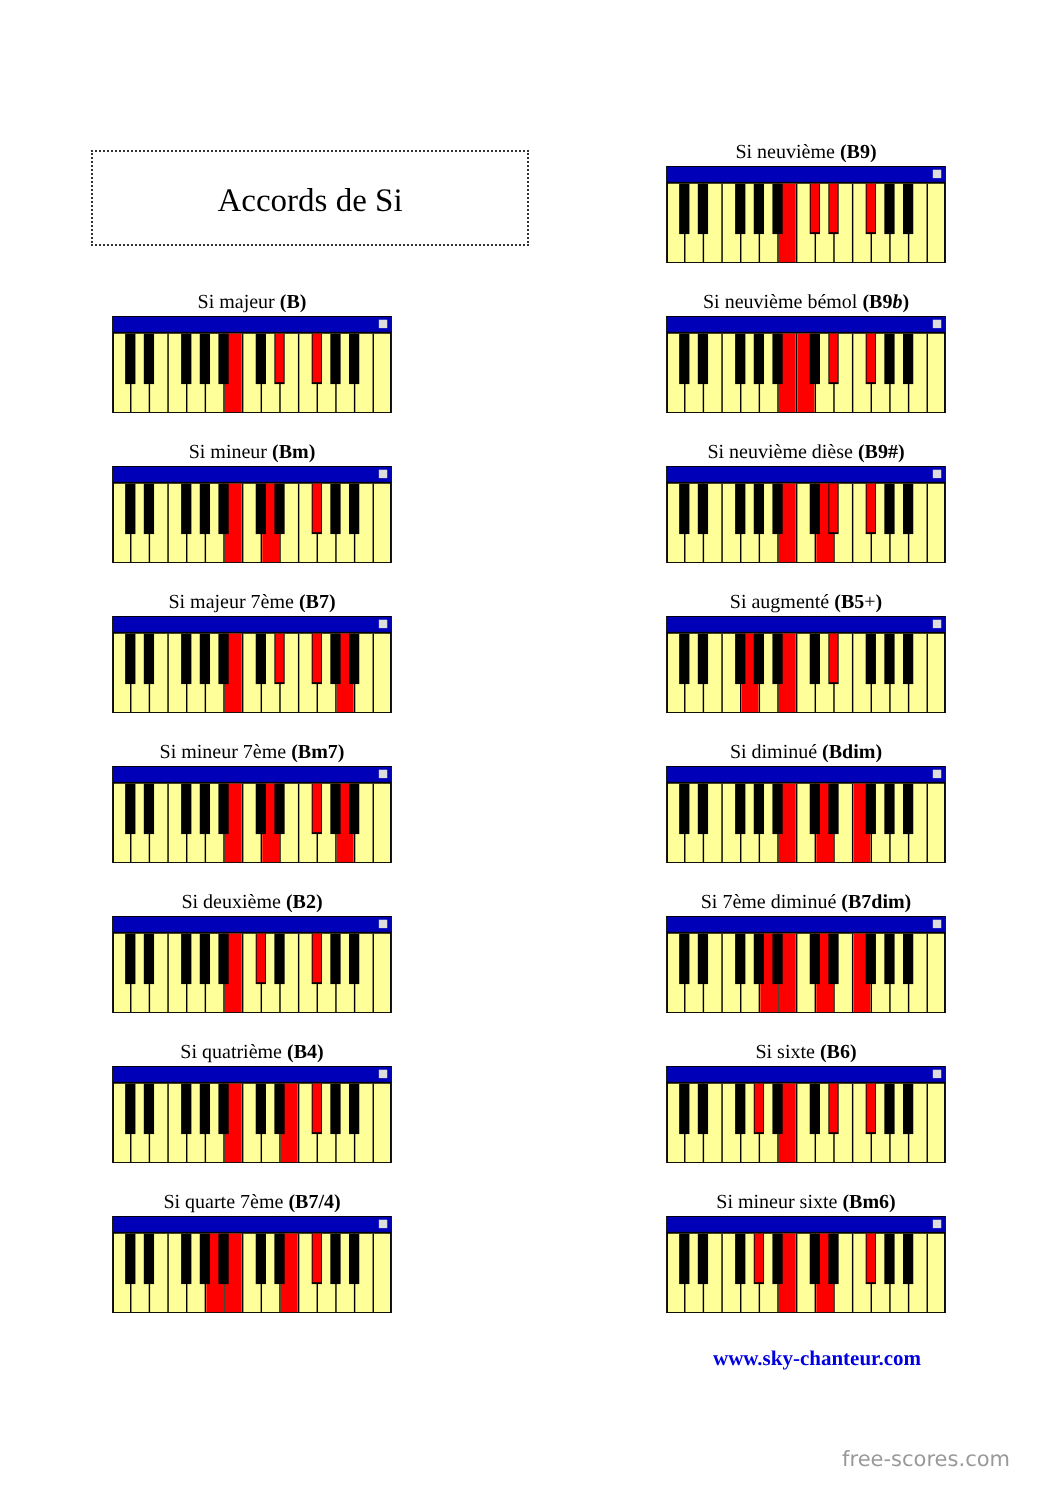Accords de Si
Si majeur (B)
Si mineur (Bm)
Si majeur 7ème (B7)
Si mineur 7ème (Bm7)
Si deuxième (B2)
Si quatrième (B4)
Si quarte 7ème (B7/4)
Si neuvième (B9)
Si neuvième bémol (B9b)
Si neuvième dièse (B9#)
Si augmenté (B5+)
Si diminué (Bdim)
Si 7ème diminué (B7dim)
Si sixte (B6)
Si mineur sixte (Bm6)
www.sky-chanteur.com
free-scores.com